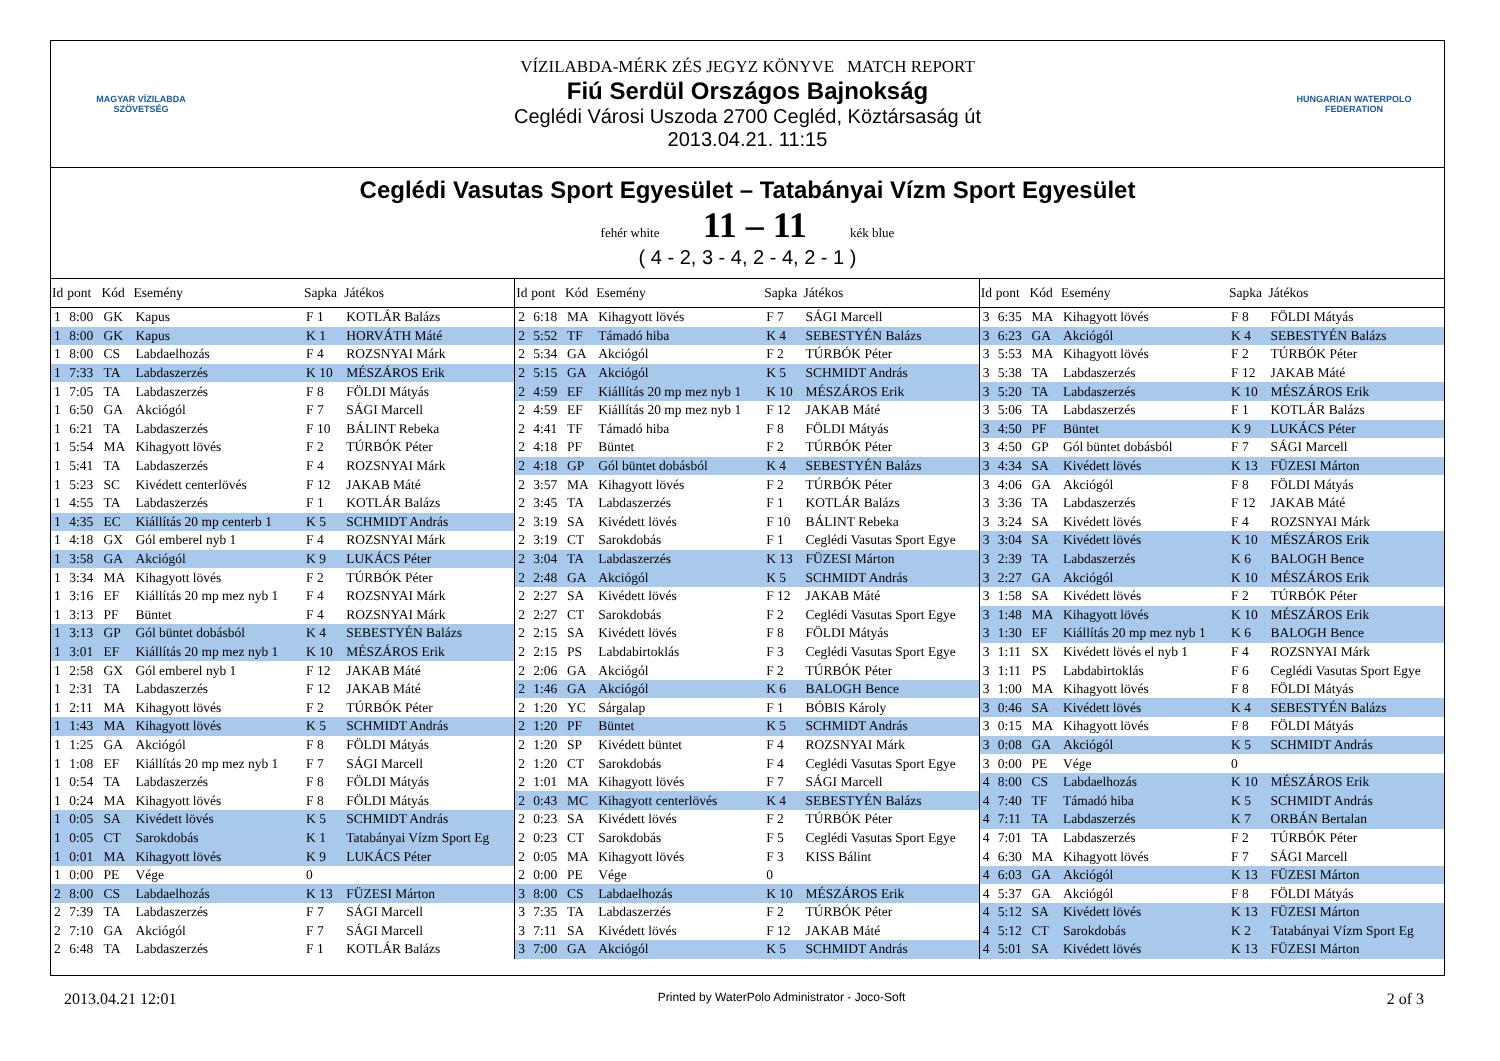MAGYAR VÍZILABDA SZÖVETSÉG
VÍZILABDA-MÉRK ZÉS JEGYZ KÖNYVE MATCH REPORT
Fiú Serdül Országos Bajnokság
Ceglédi Városi Uszoda 2700 Cegléd, Köztársaság út
2013.04.21. 11:15
HUNGARIAN WATERPOLO FEDERATION
Ceglédi Vasutas Sport Egyesület – Tatabányai Vízm Sport Egyesület
fehér white 11 – 11 kék blue
( 4 - 2, 3 - 4, 2 - 4, 2 - 1 )
| Id | pont | Kód | Esemény | Sapka | Játékos |
| --- | --- | --- | --- | --- | --- |
| 1 | 8:00 | GK | Kapus | F 1 | KOTLÁR Balázs |
| 1 | 8:00 | GK | Kapus | K 1 | HORVÁTH Máté |
| 1 | 8:00 | CS | Labdaelhozás | F 4 | ROZSNYAI Márk |
| 1 | 7:33 | TA | Labdaszerzés | K 10 | MÉSZÁROS Erik |
| 1 | 7:05 | TA | Labdaszerzés | F 8 | FÖLDI Mátyás |
| 1 | 6:50 | GA | Akciógól | F 7 | SÁGI Marcell |
| 1 | 6:21 | TA | Labdaszerzés | F 10 | BÁLINT Rebeka |
| 1 | 5:54 | MA | Kihagyott lövés | F 2 | TÚRBÓK Péter |
| 1 | 5:41 | TA | Labdaszerzés | F 4 | ROZSNYAI Márk |
| 1 | 5:23 | SC | Kivédett centerlövés | F 12 | JAKAB Máté |
| 1 | 4:55 | TA | Labdaszerzés | F 1 | KOTLÁR Balázs |
| 1 | 4:35 | EC | Kiállítás 20 mp centerb 1 | K 5 | SCHMIDT András |
| 1 | 4:18 | GX | Gól emberel nyb 1 | F 4 | ROZSNYAI Márk |
| 1 | 3:58 | GA | Akciógól | K 9 | LUKÁCS Péter |
| 1 | 3:34 | MA | Kihagyott lövés | F 2 | TÚRBÓK Péter |
| 1 | 3:16 | EF | Kiállítás 20 mp mez nyb 1 | F 4 | ROZSNYAI Márk |
| 1 | 3:13 | PF | Büntet | F 4 | ROZSNYAI Márk |
| 1 | 3:13 | GP | Gól büntet dobásból | K 4 | SEBESTYÉN Balázs |
| 1 | 3:01 | EF | Kiállítás 20 mp mez nyb 1 | K 10 | MÉSZÁROS Erik |
| 1 | 2:58 | GX | Gól emberel nyb 1 | F 12 | JAKAB Máté |
| 1 | 2:31 | TA | Labdaszerzés | F 12 | JAKAB Máté |
| 1 | 2:11 | MA | Kihagyott lövés | F 2 | TÚRBÓK Péter |
| 1 | 1:43 | MA | Kihagyott lövés | K 5 | SCHMIDT András |
| 1 | 1:25 | GA | Akciógól | F 8 | FÖLDI Mátyás |
| 1 | 1:08 | EF | Kiállítás 20 mp mez nyb 1 | F 7 | SÁGI Marcell |
| 1 | 0:54 | TA | Labdaszerzés | F 8 | FÖLDI Mátyás |
| 1 | 0:24 | MA | Kihagyott lövés | F 8 | FÖLDI Mátyás |
| 1 | 0:05 | SA | Kivédett lövés | K 5 | SCHMIDT András |
| 1 | 0:05 | CT | Sarokdobás | K 1 | Tatabányai Vízm Sport Eg |
| 1 | 0:01 | MA | Kihagyott lövés | K 9 | LUKÁCS Péter |
| 1 | 0:00 | PE | Vége | 0 | |
| 2 | 8:00 | CS | Labdaelhozás | K 13 | FÜZESI Márton |
| 2 | 7:39 | TA | Labdaszerzés | F 7 | SÁGI Marcell |
| 2 | 7:10 | GA | Akciógól | F 7 | SÁGI Marcell |
| 2 | 6:48 | TA | Labdaszerzés | F 1 | KOTLÁR Balázs |
| Id | pont | Kód | Esemény | Sapka | Játékos |
| --- | --- | --- | --- | --- | --- |
| 2 | 6:18 | MA | Kihagyott lövés | F 7 | SÁGI Marcell |
| 2 | 5:52 | TF | Támadó hiba | K 4 | SEBESTYÉN Balázs |
| 2 | 5:34 | GA | Akciógól | F 2 | TÚRBÓK Péter |
| 2 | 5:15 | GA | Akciógól | K 5 | SCHMIDT András |
| 2 | 4:59 | EF | Kiállítás 20 mp mez nyb 1 | K 10 | MÉSZÁROS Erik |
| 2 | 4:59 | EF | Kiállítás 20 mp mez nyb 1 | F 12 | JAKAB Máté |
| 2 | 4:41 | TF | Támadó hiba | F 8 | FÖLDI Mátyás |
| 2 | 4:18 | PF | Büntet | F 2 | TÚRBÓK Péter |
| 2 | 4:18 | GP | Gól büntet dobásból | K 4 | SEBESTYÉN Balázs |
| 2 | 3:57 | MA | Kihagyott lövés | F 2 | TÚRBÓK Péter |
| 2 | 3:45 | TA | Labdaszerzés | F 1 | KOTLÁR Balázs |
| 2 | 3:19 | SA | Kivédett lövés | F 10 | BÁLINT Rebeka |
| 2 | 3:19 | CT | Sarokdobás | F 1 | Ceglédi Vasutas Sport Egye |
| 2 | 3:04 | TA | Labdaszerzés | K 13 | FÜZESI Márton |
| 2 | 2:48 | GA | Akciógól | K 5 | SCHMIDT András |
| 2 | 2:27 | SA | Kivédett lövés | F 12 | JAKAB Máté |
| 2 | 2:27 | CT | Sarokdobás | F 2 | Ceglédi Vasutas Sport Egye |
| 2 | 2:15 | SA | Kivédett lövés | F 8 | FÖLDI Mátyás |
| 2 | 2:15 | PS | Labdabirtoklás | F 3 | Ceglédi Vasutas Sport Egye |
| 2 | 2:06 | GA | Akciógól | F 2 | TÚRBÓK Péter |
| 2 | 1:46 | GA | Akciógól | K 6 | BALOGH Bence |
| 2 | 1:20 | YC | Sárgalap | F 1 | BÓBIS Károly |
| 2 | 1:20 | PF | Büntet | K 5 | SCHMIDT András |
| 2 | 1:20 | SP | Kivédett büntet | F 4 | ROZSNYAI Márk |
| 2 | 1:20 | CT | Sarokdobás | F 4 | Ceglédi Vasutas Sport Egye |
| 2 | 1:01 | MA | Kihagyott lövés | F 7 | SÁGI Marcell |
| 2 | 0:43 | MC | Kihagyott centerlövés | K 4 | SEBESTYÉN Balázs |
| 2 | 0:23 | SA | Kivédett lövés | F 2 | TÚRBÓK Péter |
| 2 | 0:23 | CT | Sarokdobás | F 5 | Ceglédi Vasutas Sport Egye |
| 2 | 0:05 | MA | Kihagyott lövés | F 3 | KISS Bálint |
| 2 | 0:00 | PE | Vége | 0 | |
| 3 | 8:00 | CS | Labdaelhozás | K 10 | MÉSZÁROS Erik |
| 3 | 7:35 | TA | Labdaszerzés | F 2 | TÚRBÓK Péter |
| 3 | 7:11 | SA | Kivédett lövés | F 12 | JAKAB Máté |
| 3 | 7:00 | GA | Akciógól | K 5 | SCHMIDT András |
| Id | pont | Kód | Esemény | Sapka | Játékos |
| --- | --- | --- | --- | --- | --- |
| 3 | 6:35 | MA | Kihagyott lövés | F 8 | FÖLDI Mátyás |
| 3 | 6:23 | GA | Akciógól | K 4 | SEBESTYÉN Balázs |
| 3 | 5:53 | MA | Kihagyott lövés | F 2 | TÚRBÓK Péter |
| 3 | 5:38 | TA | Labdaszerzés | F 12 | JAKAB Máté |
| 3 | 5:20 | TA | Labdaszerzés | K 10 | MÉSZÁROS Erik |
| 3 | 5:06 | TA | Labdaszerzés | F 1 | KOTLÁR Balázs |
| 3 | 4:50 | PF | Büntet | K 9 | LUKÁCS Péter |
| 3 | 4:50 | GP | Gól büntet dobásból | F 7 | SÁGI Marcell |
| 3 | 4:34 | SA | Kivédett lövés | K 13 | FÜZESI Márton |
| 3 | 4:06 | GA | Akciógól | F 8 | FÖLDI Mátyás |
| 3 | 3:36 | TA | Labdaszerzés | F 12 | JAKAB Máté |
| 3 | 3:24 | SA | Kivédett lövés | F 4 | ROZSNYAI Márk |
| 3 | 3:04 | SA | Kivédett lövés | K 10 | MÉSZÁROS Erik |
| 3 | 2:39 | TA | Labdaszerzés | K 6 | BALOGH Bence |
| 3 | 2:27 | GA | Akciógól | K 10 | MÉSZÁROS Erik |
| 3 | 1:58 | SA | Kivédett lövés | F 2 | TÚRBÓK Péter |
| 3 | 1:48 | MA | Kihagyott lövés | K 10 | MÉSZÁROS Erik |
| 3 | 1:30 | EF | Kiállítás 20 mp mez nyb 1 | K 6 | BALOGH Bence |
| 3 | 1:11 | SX | Kivédett lövés el nyb 1 | F 4 | ROZSNYAI Márk |
| 3 | 1:11 | PS | Labdabirtoklás | F 6 | Ceglédi Vasutas Sport Egye |
| 3 | 1:00 | MA | Kihagyott lövés | F 8 | FÖLDI Mátyás |
| 3 | 0:46 | SA | Kivédett lövés | K 4 | SEBESTYÉN Balázs |
| 3 | 0:15 | MA | Kihagyott lövés | F 8 | FÖLDI Mátyás |
| 3 | 0:08 | GA | Akciógól | K 5 | SCHMIDT András |
| 3 | 0:00 | PE | Vége | 0 | |
| 4 | 8:00 | CS | Labdaelhozás | K 10 | MÉSZÁROS Erik |
| 4 | 7:40 | TF | Támadó hiba | K 5 | SCHMIDT András |
| 4 | 7:11 | TA | Labdaszerzés | K 7 | ORBÁN Bertalan |
| 4 | 7:01 | TA | Labdaszerzés | F 2 | TÚRBÓK Péter |
| 4 | 6:30 | MA | Kihagyott lövés | F 7 | SÁGI Marcell |
| 4 | 6:03 | GA | Akciógól | K 13 | FÜZESI Márton |
| 4 | 5:37 | GA | Akciógól | F 8 | FÖLDI Mátyás |
| 4 | 5:12 | SA | Kivédett lövés | K 13 | FÜZESI Márton |
| 4 | 5:12 | CT | Sarokdobás | K 2 | Tatabányai Vízm Sport Eg |
| 4 | 5:01 | SA | Kivédett lövés | K 13 | FÜZESI Márton |
2013.04.21 12:01 Printed by WaterPolo Administrator - Joco-Soft 2 of 3